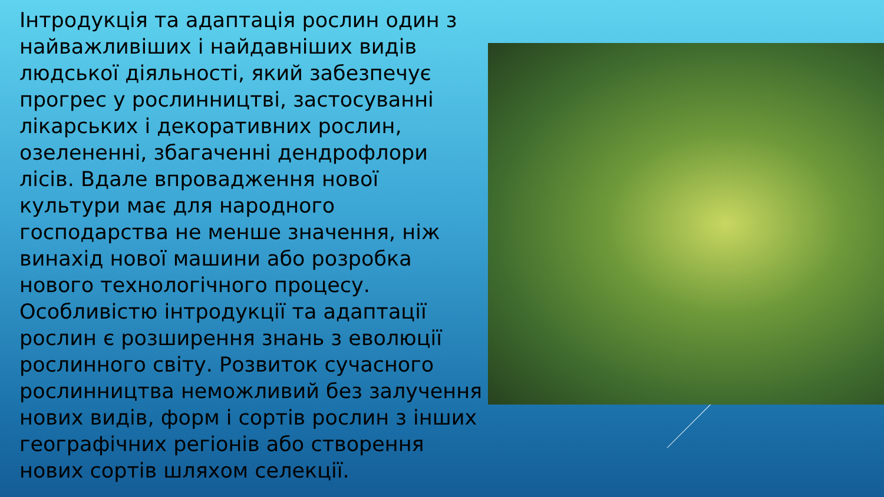Інтродукція та адаптація рослин один з найважливіших і найдавніших видів людської діяльності, який забезпечує прогрес у рослинництві, застосуванні лікарських і декоративних рослин, озелененні, збагаченні дендрофлори лісів. Вдале впровадження нової культури має для народного господарства не менше значення, ніж винахід нової машини або розробка нового технологічного процесу. Особливістю інтродукції та адаптації рослин є розширення знань з еволюції рослинного світу. Розвиток сучасного рослинництва неможливий без залучення нових видів, форм і сортів рослин з інших географічних регіонів або створення нових сортів шляхом селекції.